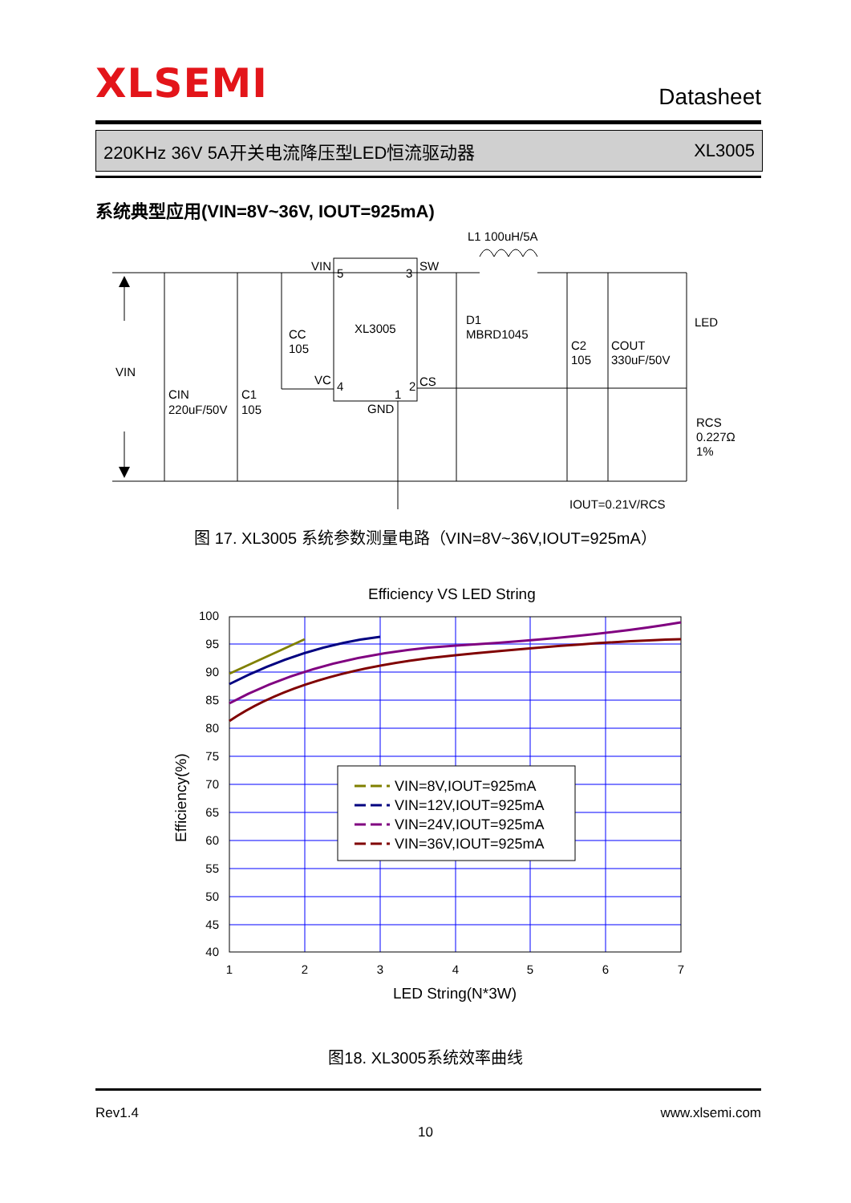XLSEMI
Datasheet
220KHz 36V 5A开关电流降压型LED恒流驱动器 XL3005
系统典型应用(VIN=8V~36V, IOUT=925mA)
L1 100uH/5A
VIN
5
3
SW
XL3005
CC
105
D1
MBRD1045
LED
C2
105
COUT
330uF/50V
VIN
VC
4
2
CS
1
CIN
220uF/50V
C1
105
GND
RCS
0.227Ω
1%
IOUT=0.21V/RCS
图 17. XL3005 系统参数测量电路（VIN=8V~36V,IOUT=925mA）
Efficiency VS LED String
VIN=8V,IOUT=925mA
VIN=12V,IOUT=925mA
VIN=24V,IOUT=925mA
VIN=36V,IOUT=925mA
100
95
90
85
80
75
70
65
60
55
50
45
40
1
2
3
4
5
6
7
LED String(N*3W)
Efficiency(%)
图18. XL3005系统效率曲线
Rev1.4 www.xlsemi.com
10